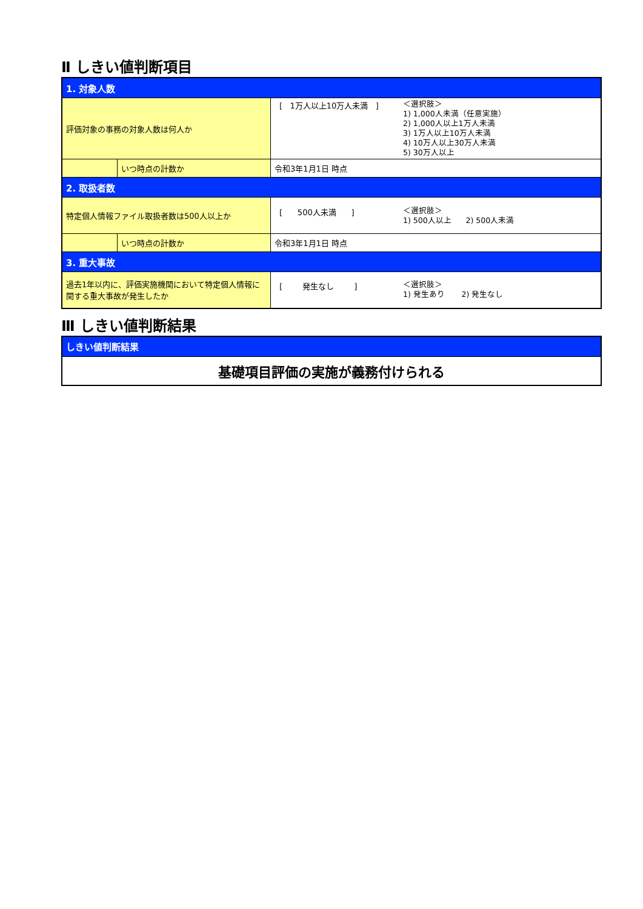Ⅱ しきい値判断項目
| 1. 対象人数 | | |
| 評価対象の事務の対象人数は何人か | | [ 1万人以上10万人未満 ] ＜選択肢＞ 1) 1,000人未満（任意実施） 2) 1,000人以上1万人未満 3) 1万人以上10万人未満 4) 10万人以上30万人未満 5) 30万人以上 |
| | いつ時点の計数か | 令和3年1月1日 時点 |
| 2. 取扱者数 | | |
| 特定個人情報ファイル取扱者数は500人以上か | | [ 500人未満 ] ＜選択肢＞ 1) 500人以上 2) 500人未満 |
| | いつ時点の計数か | 令和3年1月1日 時点 |
| 3. 重大事故 | | |
| 過去1年以内に、評価実施機関において特定個人情報に関する重大事故が発生したか | | [ 発生なし ] ＜選択肢＞ 1) 発生あり 2) 発生なし |
Ⅲ しきい値判断結果
| しきい値判断結果 |
| 基礎項目評価の実施が義務付けられる |